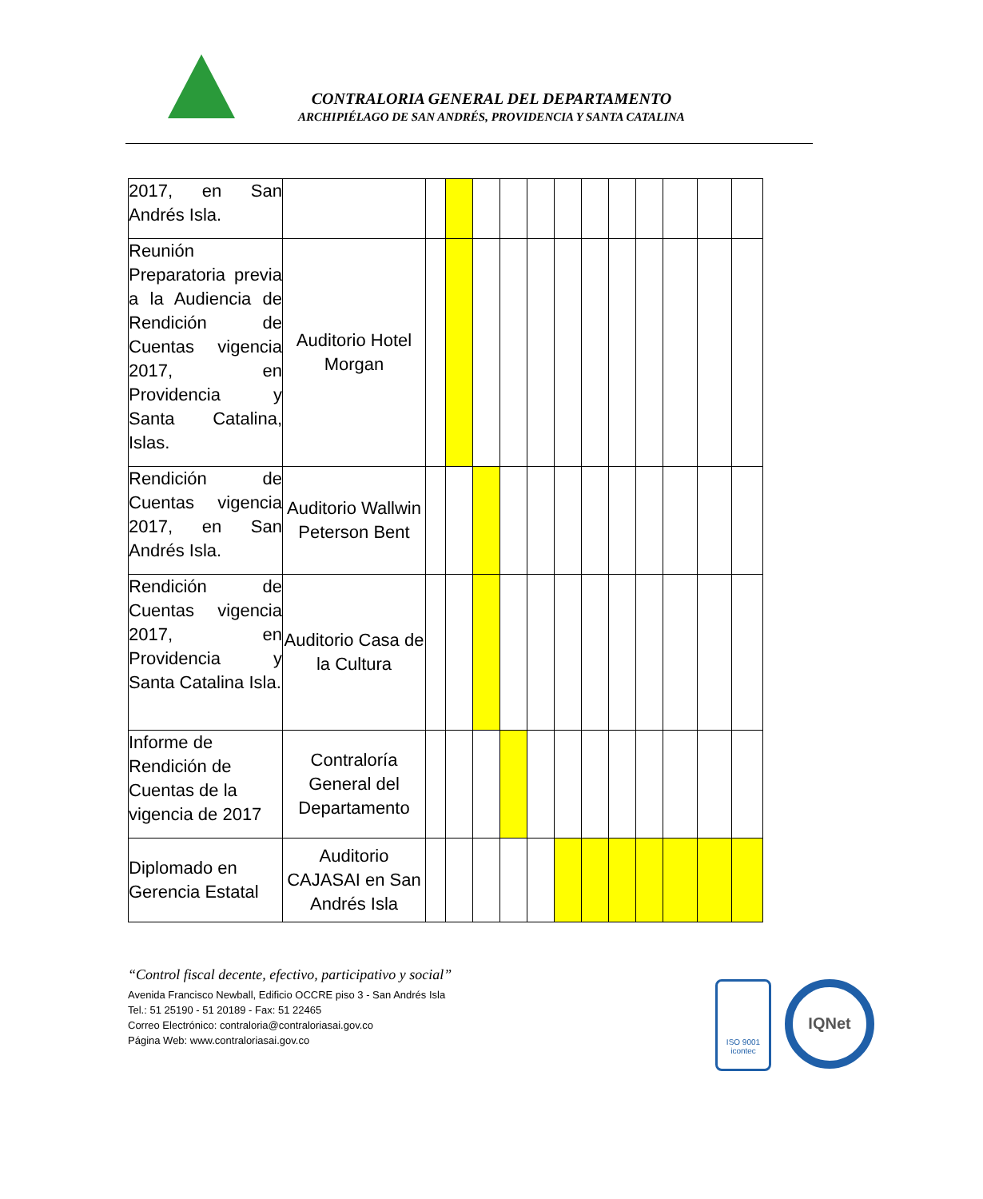CONTRALORIA GENERAL DEL DEPARTAMENTO
ARCHIPIÉLAGO DE SAN ANDRÉS, PROVIDENCIA Y SANTA CATALINA
| 2017, en San Andrés Isla. | | | | | | | | | | | | | |
| Reunión Preparatoria previa a la Audiencia de Rendición de Cuentas vigencia 2017, en Providencia y Santa Catalina, Islas. | Auditorio Hotel Morgan | | | | | | | | | | | | |
| Rendición de Cuentas vigencia 2017, en San Andrés Isla. | Auditorio Wallwin Peterson Bent | | | | | | | | | | | | |
| Rendición de Cuentas vigencia 2017, en Providencia y Santa Catalina Isla. | Auditorio Casa de la Cultura | | | | | | | | | | | | |
| Informe de Rendición de Cuentas de la vigencia de 2017 | Contraloría General del Departamento | | | | | | | | | | | | |
| Diplomado en Gerencia Estatal | Auditorio CAJASAI en San Andrés Isla | | | | | | | | | | | | |
“Control fiscal decente, efectivo, participativo y social”
Avenida Francisco Newball, Edificio OCCRE piso 3 - San Andrés Isla
Tel.: 51 25190 - 51 20189 - Fax: 51 22465
Correo Electrónico: contraloria@contraloriasai.gov.co
Página Web: www.contraloriasai.gov.co
ISO 9001
icontec
IQNet